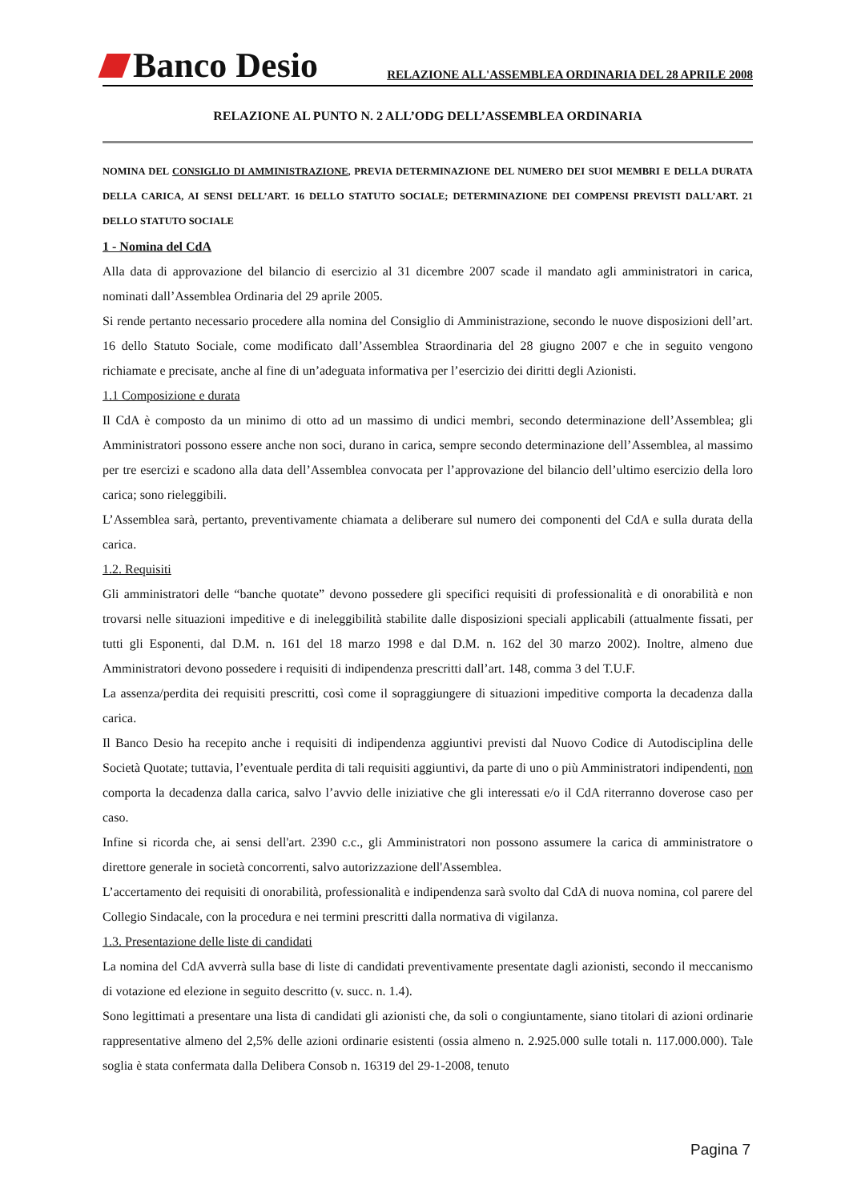Banco Desio
RELAZIONE ALL'ASSEMBLEA ORDINARIA DEL 28 APRILE 2008
RELAZIONE AL PUNTO N. 2 ALL’ODG DELL’ASSEMBLEA ORDINARIA
NOMINA DEL CONSIGLIO DI AMMINISTRAZIONE, PREVIA DETERMINAZIONE DEL NUMERO DEI SUOI MEMBRI E DELLA DURATA DELLA CARICA, AI SENSI DELL’ART. 16 DELLO STATUTO SOCIALE; DETERMINAZIONE DEI COMPENSI PREVISTI DALL’ART. 21 DELLO STATUTO SOCIALE
1 - Nomina del CdA
Alla data di approvazione del bilancio di esercizio al 31 dicembre 2007 scade il mandato agli amministratori in carica, nominati dall’Assemblea Ordinaria del 29 aprile 2005.
Si rende pertanto necessario procedere alla nomina del Consiglio di Amministrazione, secondo le nuove disposizioni dell’art. 16 dello Statuto Sociale, come modificato dall’Assemblea Straordinaria del 28 giugno 2007 e che in seguito vengono richiamate e precisate, anche al fine di un’adeguata informativa per l’esercizio dei diritti degli Azionisti.
1.1 Composizione e durata
Il CdA è composto da un minimo di otto ad un massimo di undici membri, secondo determinazione dell’Assemblea; gli Amministratori possono essere anche non soci, durano in carica, sempre secondo determinazione dell’Assemblea, al massimo per tre esercizi e scadono alla data dell’Assemblea convocata per l’approvazione del bilancio dell’ultimo esercizio della loro carica; sono rieleggibili.
L’Assemblea sarà, pertanto, preventivamente chiamata a deliberare sul numero dei componenti del CdA e sulla durata della carica.
1.2. Requisiti
Gli amministratori delle “banche quotate” devono possedere gli specifici requisiti di professionalità e di onorabilità e non trovarsi nelle situazioni impeditive e di ineleggibilità stabilite dalle disposizioni speciali applicabili (attualmente fissati, per tutti gli Esponenti, dal D.M. n. 161 del 18 marzo 1998 e dal D.M. n. 162 del 30 marzo 2002). Inoltre, almeno due Amministratori devono possedere i requisiti di indipendenza prescritti dall’art. 148, comma 3 del T.U.F.
La assenza/perdita dei requisiti prescritti, così come il sopraggiungere di situazioni impeditive comporta la decadenza dalla carica.
Il Banco Desio ha recepito anche i requisiti di indipendenza aggiuntivi previsti dal Nuovo Codice di Autodisciplina delle Società Quotate; tuttavia, l’eventuale perdita di tali requisiti aggiuntivi, da parte di uno o più Amministratori indipendenti, non comporta la decadenza dalla carica, salvo l’avvio delle iniziative che gli interessati e/o il CdA riterranno doverose caso per caso.
Infine si ricorda che, ai sensi dell'art. 2390 c.c., gli Amministratori non possono assumere la carica di amministratore o direttore generale in società concorrenti, salvo autorizzazione dell'Assemblea.
L’accertamento dei requisiti di onorabilità, professionalità e indipendenza sarà svolto dal CdA di nuova nomina, col parere del Collegio Sindacale, con la procedura e nei termini prescritti dalla normativa di vigilanza.
1.3. Presentazione delle liste di candidati
La nomina del CdA avverrà sulla base di liste di candidati preventivamente presentate dagli azionisti, secondo il meccanismo di votazione ed elezione in seguito descritto (v. succ. n. 1.4).
Sono legittimati a presentare una lista di candidati gli azionisti che, da soli o congiuntamente, siano titolari di azioni ordinarie rappresentative almeno del 2,5% delle azioni ordinarie esistenti (ossia almeno n. 2.925.000 sulle totali n. 117.000.000). Tale soglia è stata confermata dalla Delibera Consob n. 16319 del 29-1-2008, tenuto
Pagina 7